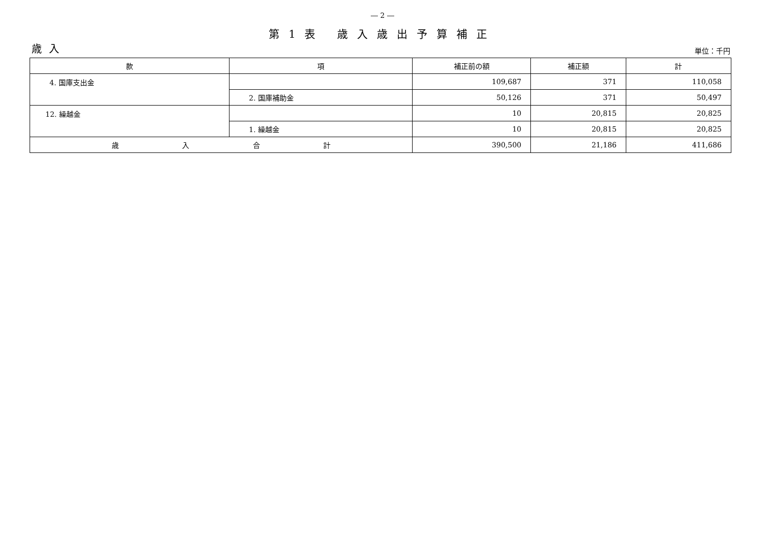― 2 ―
第1表 歳入歳出予算補正
歳入 単位：千円
| 款 | 項 | 補正前の額 | 補正額 | 計 |
| --- | --- | --- | --- | --- |
| 4. 国庫支出金 | | 109,687 | 371 | 110,058 |
| | 2. 国庫補助金 | 50,126 | 371 | 50,497 |
| 12. 繰越金 | | 10 | 20,815 | 20,825 |
| | 1. 繰越金 | 10 | 20,815 | 20,825 |
| 歳 入 合 計 | | 390,500 | 21,186 | 411,686 |